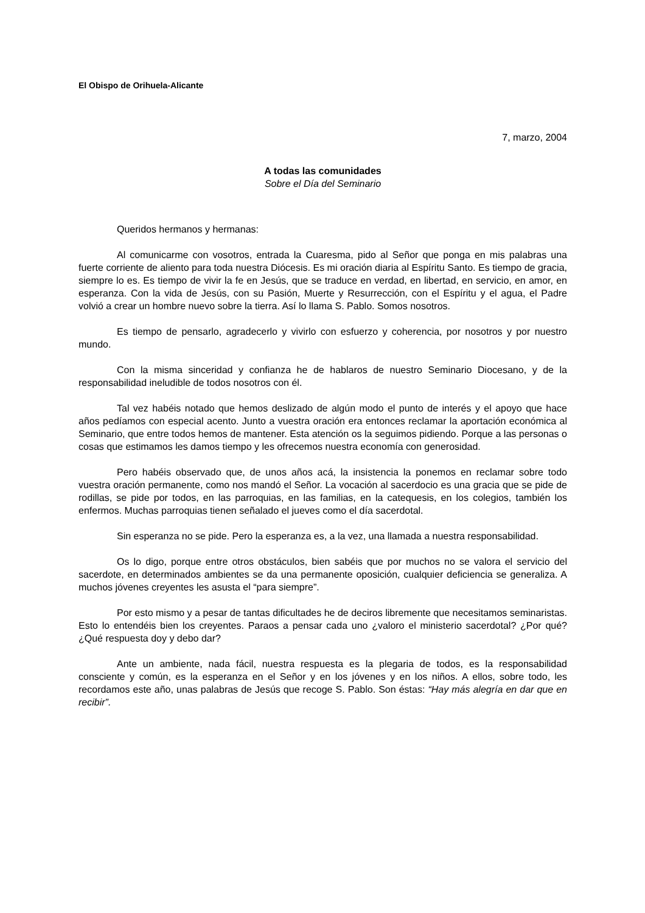El Obispo de Orihuela-Alicante
7, marzo, 2004
A todas las comunidades
Sobre el Día del Seminario
Queridos hermanos y hermanas:
Al comunicarme con vosotros, entrada la Cuaresma, pido al Señor que ponga en mis palabras una fuerte corriente de aliento para toda nuestra Diócesis. Es mi oración diaria al Espíritu Santo. Es tiempo de gracia, siempre lo es. Es tiempo de vivir la fe en Jesús, que se traduce en verdad, en libertad, en servicio, en amor, en esperanza. Con la vida de Jesús, con su Pasión, Muerte y Resurrección, con el Espíritu y el agua, el Padre volvió a crear un hombre nuevo sobre la tierra. Así lo llama S. Pablo. Somos nosotros.
Es tiempo de pensarlo, agradecerlo y vivirlo con esfuerzo y coherencia, por nosotros y por nuestro mundo.
Con la misma sinceridad y confianza he de hablaros de nuestro Seminario Diocesano, y de la responsabilidad ineludible de todos nosotros con él.
Tal vez habéis notado que hemos deslizado de algún modo el punto de interés y el apoyo que hace años pedíamos con especial acento. Junto a vuestra oración era entonces reclamar la aportación económica al Seminario, que entre todos hemos de mantener. Esta atención os la seguimos pidiendo. Porque a las personas o cosas que estimamos les damos tiempo y les ofrecemos nuestra economía con generosidad.
Pero habéis observado que, de unos años acá, la insistencia la ponemos en reclamar sobre todo vuestra oración permanente, como nos mandó el Señor. La vocación al sacerdocio es una gracia que se pide de rodillas, se pide por todos, en las parroquias, en las familias, en la catequesis, en los colegios, también los enfermos. Muchas parroquias tienen señalado el jueves como el día sacerdotal.
Sin esperanza no se pide. Pero la esperanza es, a la vez, una llamada a nuestra responsabilidad.
Os lo digo, porque entre otros obstáculos, bien sabéis que por muchos no se valora el servicio del sacerdote, en determinados ambientes se da una permanente oposición, cualquier deficiencia se generaliza. A muchos jóvenes creyentes les asusta el “para siempre”.
Por esto mismo y a pesar de tantas dificultades he de deciros libremente que necesitamos seminaristas. Esto lo entendéis bien los creyentes. Paraos a pensar cada uno ¿valoro el ministerio sacerdotal? ¿Por qué? ¿Qué respuesta doy y debo dar?
Ante un ambiente, nada fácil, nuestra respuesta es la plegaria de todos, es la responsabilidad consciente y común, es la esperanza en el Señor y en los jóvenes y en los niños. A ellos, sobre todo, les recordamos este año, unas palabras de Jesús que recoge S. Pablo. Son éstas: “Hay más alegría en dar que en recibir”.